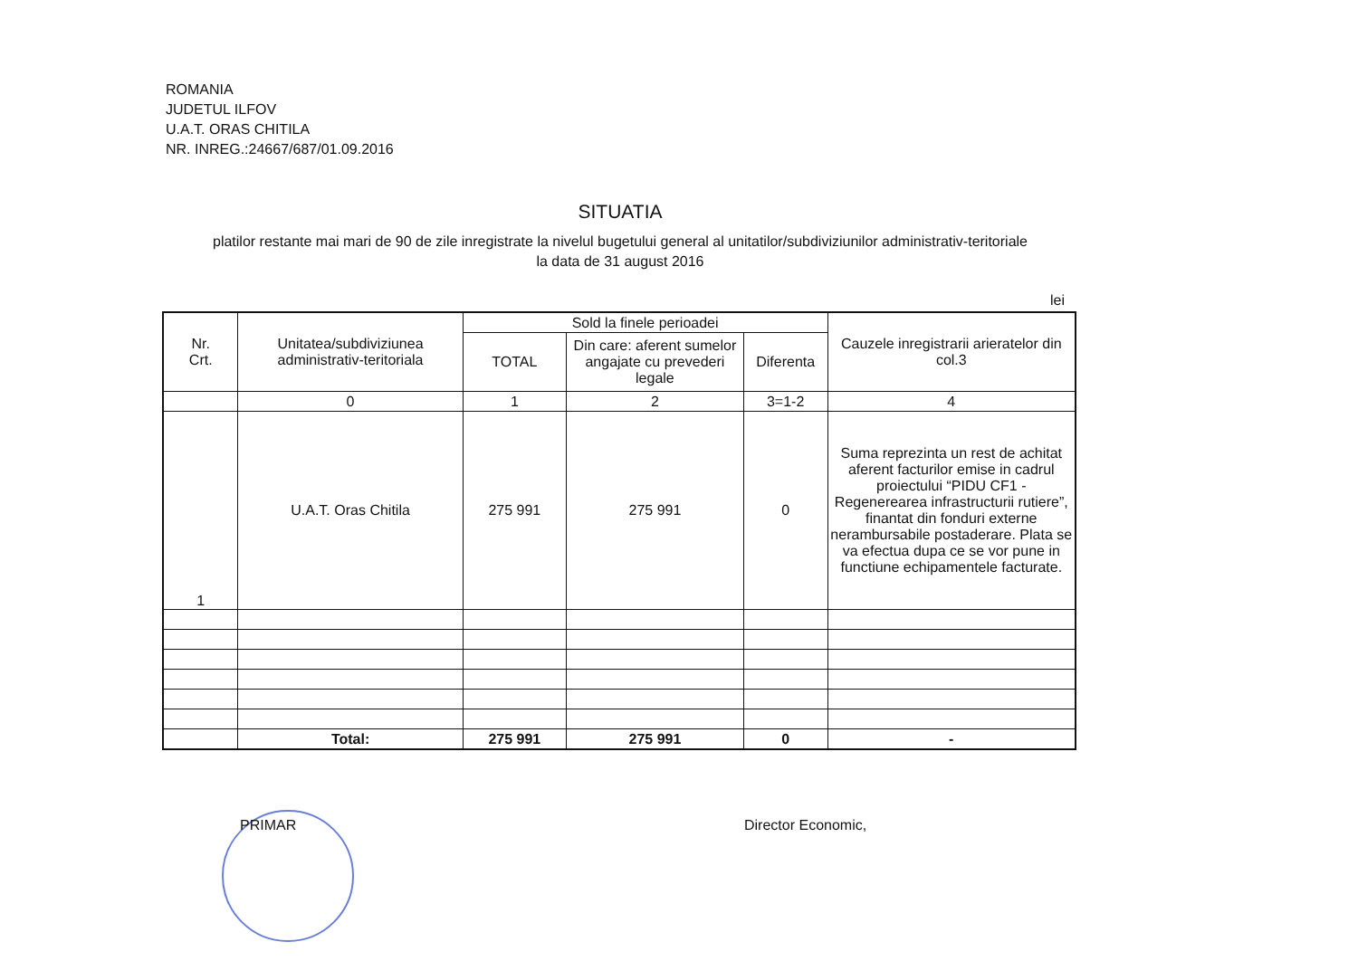ROMANIA
JUDETUL ILFOV
U.A.T. ORAS CHITILA
NR. INREG.:24667/687/01.09.2016
SITUATIA
platilor restante mai mari de 90 de zile inregistrate la nivelul bugetului general al unitatilor/subdiviziunilor administrativ-teritoriale
la data de 31 august 2016
lei
| Nr. Crt. | Unitatea/subdiviziunea administrativ-teritoriala | Sold la finele perioadei | | | Cauzele inregistrarii arieratelor din col.3 |
| --- | --- | --- | --- | --- | --- |
| | | TOTAL | Din care: aferent sumelor angajate cu prevederi legale | Diferenta | |
| | 0 | 1 | 2 | 3=1-2 | 4 |
| 1 | U.A.T. Oras Chitila | 275 991 | 275 991 | 0 | Suma reprezinta un rest de achitat aferent facturilor emise in cadrul proiectului “PIDU CF1 - Regenerearea infrastructurii rutiere”, finantat din fonduri externe nerambursabile postaderare. Plata se va efectua dupa ce se vor pune in functiune echipamentele facturate. |
| | Total: | 275 991 | 275 991 | 0 | - |
PRIMAR Director Economic,